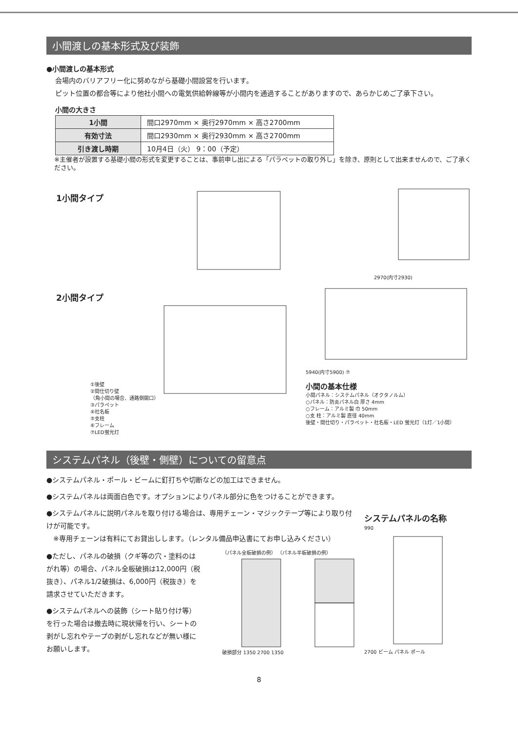小間渡しの基本形式及び装飾
●小間渡しの基本形式
会場内のバリアフリー化に努めながら基礎小間設営を行います。
ピット位置の都合等により他社小間への電気供給幹線等が小間内を通過することがありますので、あらかじめご了承下さい。
小間の大きさ
| 1小間 | 間口2970mm × 奥行2970mm × 高さ2700mm |
| 有効寸法 | 間口2930mm × 奥行2930mm × 高さ2700mm |
| 引き渡し時期 | 10月4日（火） 9：00（予定） |
※主催者が設置する基礎小間の形式を変更することは、事前申し出による「パラペットの取り外し」を除き、原則として出来ませんので、ご了承ください。
1小間タイプ
2970(内寸2930)
2小間タイプ
①後壁
②間仕切り壁
（角小間の場合、通路側開口）
③パラペット
④社名板
⑤支柱
⑥フレーム
⑦LED蛍光灯
5940(内寸5900) ⑦
小間の基本仕様
小間パネル：システムパネル（オクタノルム）
○パネル：防炎パネル白 厚さ 4mm
○フレーム：アルミ製 巾 50mm
○支 柱：アルミ製 直径 40mm
後壁・間仕切り・パラペット・社名板・LED 蛍光灯（1灯／1小間）
システムパネル（後壁・側壁）についての留意点
●システムパネル・ポール・ビームに釘打ちや切断などの加工はできません。
●システムパネルは両面白色です。オプションによりパネル部分に色をつけることができます。
●システムパネルに説明パネルを取り付ける場合は、専用チェーン・マジックテープ等により取り付けが可能です。
　※専用チェーンは有料にてお貸出しします。（レンタル備品申込書にてお申し込みください）
●ただし、パネルの破損（クギ等の穴・塗料のはがれ等）の場合、パネル全板破損は12,000円（税抜き）、パネル1/2破損は、6,000円（税抜き）を請求させていただきます。
●システムパネルへの装飾（シート貼り付け等）を行った場合は撤去時に現状帰を行い、シートの剥がし忘れやテープの剥がし忘れなどが無い様にお願いします。
（パネル全板破損の例） （パネル半板破損の例） 破損部分 1350 2700 1350
システムパネルの名称
9902700 ビーム パネル ポール
8